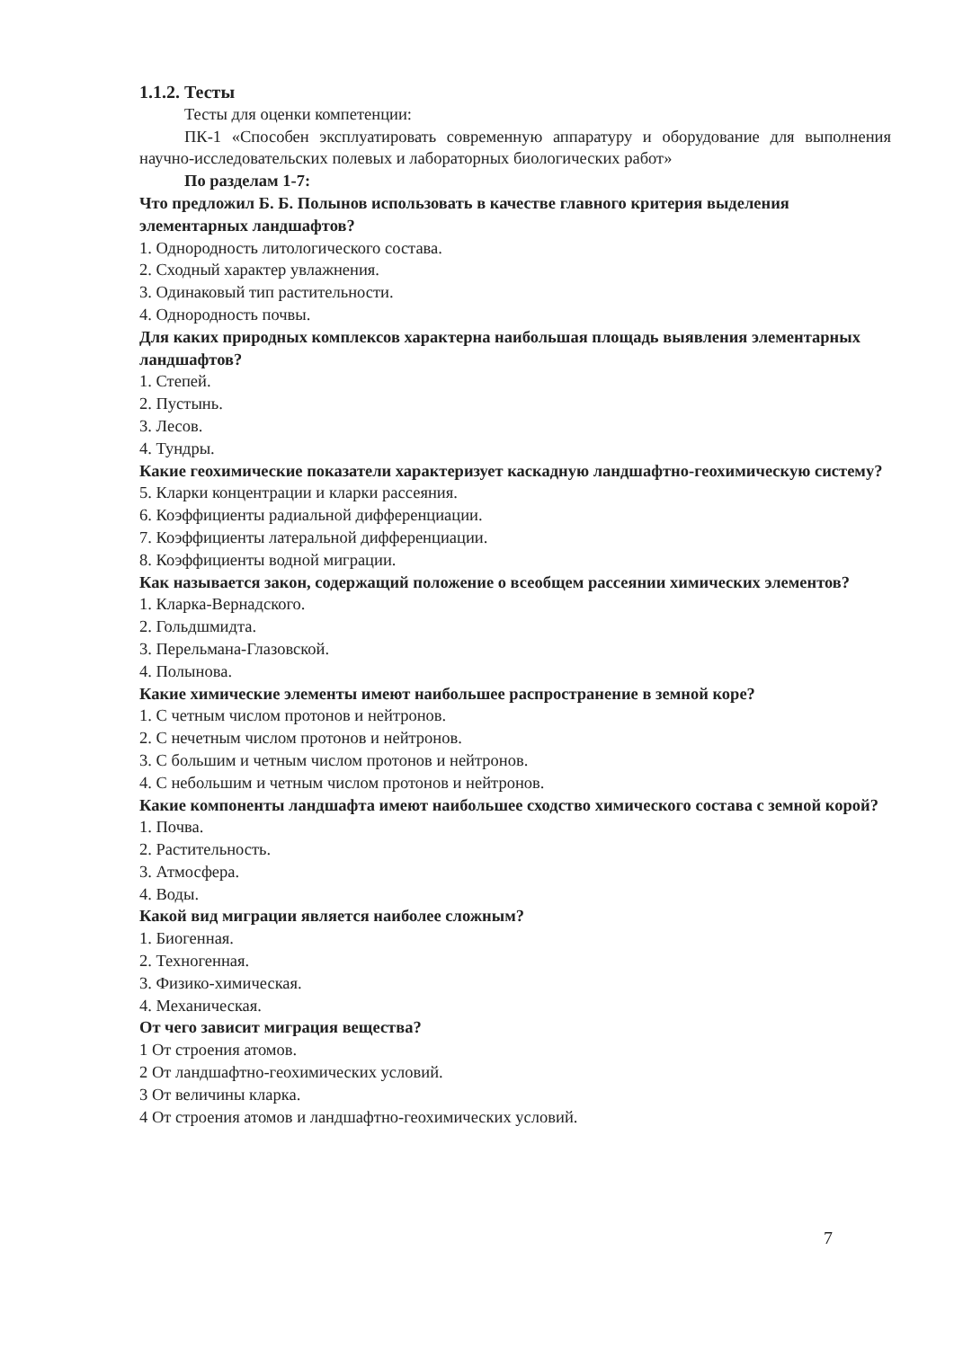1.1.2. Тесты
Тесты для оценки компетенции:
ПК-1 «Способен эксплуатировать современную аппаратуру и оборудование для выполнения научно-исследовательских полевых и лабораторных биологических работ»
По разделам 1-7:
Что предложил Б. Б. Полынов использовать в качестве главного критерия выделения элементарных ландшафтов?
1. Однородность литологического состава.
2. Сходный характер увлажнения.
3. Одинаковый тип растительности.
4. Однородность почвы.
Для каких природных комплексов характерна наибольшая площадь выявления элементарных ландшафтов?
1. Степей.
2. Пустынь.
3. Лесов.
4. Тундры.
Какие геохимические показатели характеризует каскадную ландшафтно-геохимическую систему?
5. Кларки концентрации и кларки рассеяния.
6. Коэффициенты радиальной дифференциации.
7. Коэффициенты латеральной дифференциации.
8. Коэффициенты водной миграции.
Как называется закон, содержащий положение о всеобщем рассеянии химических элементов?
1. Кларка-Вернадского.
2. Гольдшмидта.
3. Перельмана-Глазовской.
4. Полынова.
Какие химические элементы имеют наибольшее распространение в земной коре?
1. С четным числом протонов и нейтронов.
2. С нечетным числом протонов и нейтронов.
3. С большим и четным числом протонов и нейтронов.
4. С небольшим и четным числом протонов и нейтронов.
Какие компоненты ландшафта имеют наибольшее сходство химического состава с земной корой?
1. Почва.
2. Растительность.
3. Атмосфера.
4. Воды.
Какой вид миграции является наиболее сложным?
1. Биогенная.
2. Техногенная.
3. Физико-химическая.
4. Механическая.
От чего зависит миграция вещества?
1 От строения атомов.
2 От ландшафтно-геохимических условий.
3 От величины кларка.
4 От строения атомов и ландшафтно-геохимических условий.
7